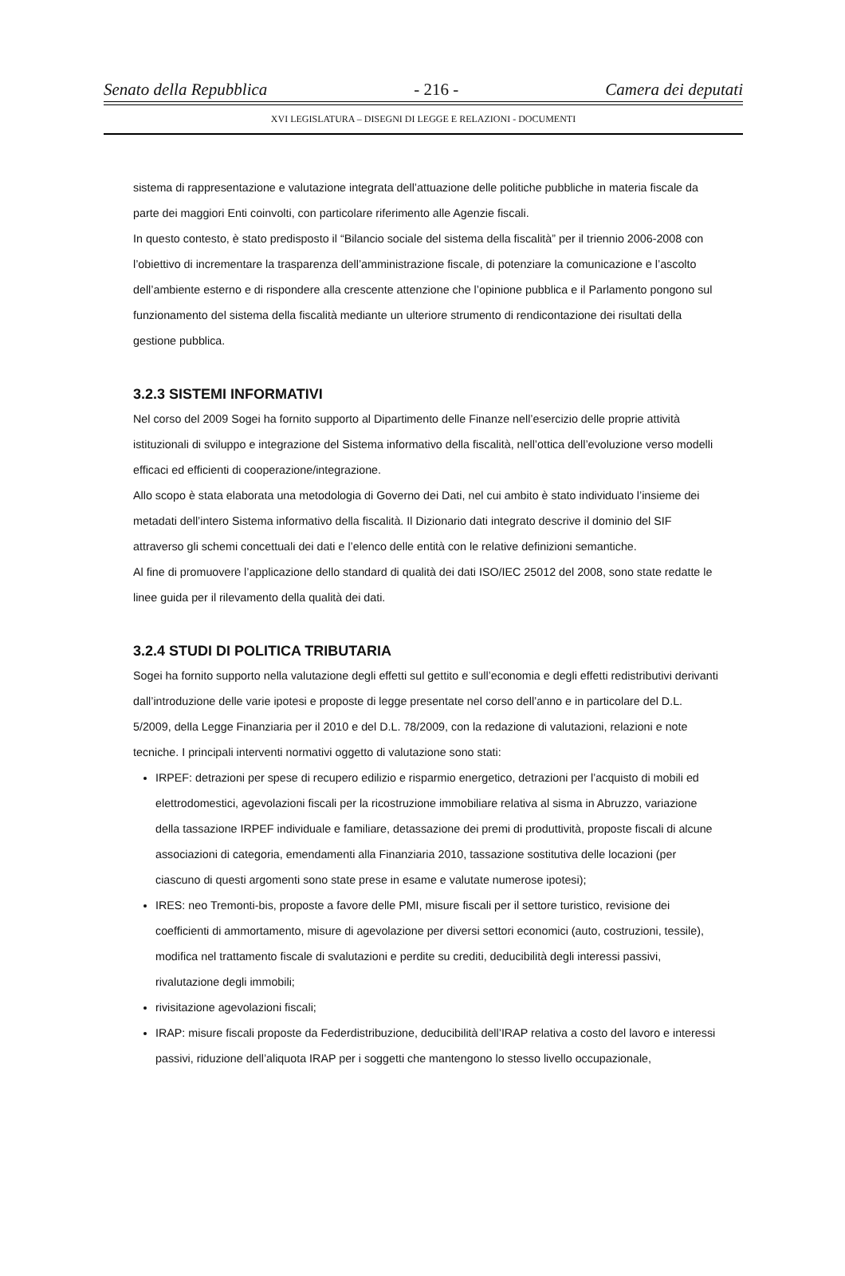Senato della Repubblica - 216 - Camera dei deputati
XVI LEGISLATURA – DISEGNI DI LEGGE E RELAZIONI - DOCUMENTI
sistema di rappresentazione e valutazione integrata dell’attuazione delle politiche pubbliche in materia fiscale da parte dei maggiori Enti coinvolti, con particolare riferimento alle Agenzie fiscali.
In questo contesto, è stato predisposto il “Bilancio sociale del sistema della fiscalità” per il triennio 2006-2008 con l’obiettivo di incrementare la trasparenza dell’amministrazione fiscale, di potenziare la comunicazione e l’ascolto dell’ambiente esterno e di rispondere alla crescente attenzione che l’opinione pubblica e il Parlamento pongono sul funzionamento del sistema della fiscalità mediante un ulteriore strumento di rendicontazione dei risultati della gestione pubblica.
3.2.3 SISTEMI INFORMATIVI
Nel corso del 2009 Sogei ha fornito supporto al Dipartimento delle Finanze nell’esercizio delle proprie attività istituzionali di sviluppo e integrazione del Sistema informativo della fiscalità, nell’ottica dell’evoluzione verso modelli efficaci ed efficienti di cooperazione/integrazione.
Allo scopo è stata elaborata una metodologia di Governo dei Dati, nel cui ambito è stato individuato l’insieme dei metadati dell’intero Sistema informativo della fiscalità. Il Dizionario dati integrato descrive il dominio del SIF attraverso gli schemi concettuali dei dati e l’elenco delle entità con le relative definizioni semantiche.
Al fine di promuovere l’applicazione dello standard di qualità dei dati ISO/IEC 25012 del 2008, sono state redatte le linee guida per il rilevamento della qualità dei dati.
3.2.4 STUDI DI POLITICA TRIBUTARIA
Sogei ha fornito supporto nella valutazione degli effetti sul gettito e sull’economia e degli effetti redistributivi derivanti dall’introduzione delle varie ipotesi e proposte di legge presentate nel corso dell’anno e in particolare del D.L. 5/2009, della Legge Finanziaria per il 2010 e del D.L. 78/2009, con la redazione di valutazioni, relazioni e note tecniche. I principali interventi normativi oggetto di valutazione sono stati:
IRPEF: detrazioni per spese di recupero edilizio e risparmio energetico, detrazioni per l’acquisto di mobili ed elettrodomestici, agevolazioni fiscali per la ricostruzione immobiliare relativa al sisma in Abruzzo, variazione della tassazione IRPEF individuale e familiare, detassazione dei premi di produttività, proposte fiscali di alcune associazioni di categoria, emendamenti alla Finanziaria 2010, tassazione sostitutiva delle locazioni (per ciascuno di questi argomenti sono state prese in esame e valutate numerose ipotesi);
IRES: neo Tremonti-bis, proposte a favore delle PMI, misure fiscali per il settore turistico, revisione dei coefficienti di ammortamento, misure di agevolazione per diversi settori economici (auto, costruzioni, tessile), modifica nel trattamento fiscale di svalutazioni e perdite su crediti, deducibilità degli interessi passivi, rivalutazione degli immobili;
rivisitazione agevolazioni fiscali;
IRAP: misure fiscali proposte da Federdistribuzione, deducibilità dell’IRAP relativa a costo del lavoro e interessi passivi, riduzione dell’aliquota IRAP per i soggetti che mantengono lo stesso livello occupazionale,